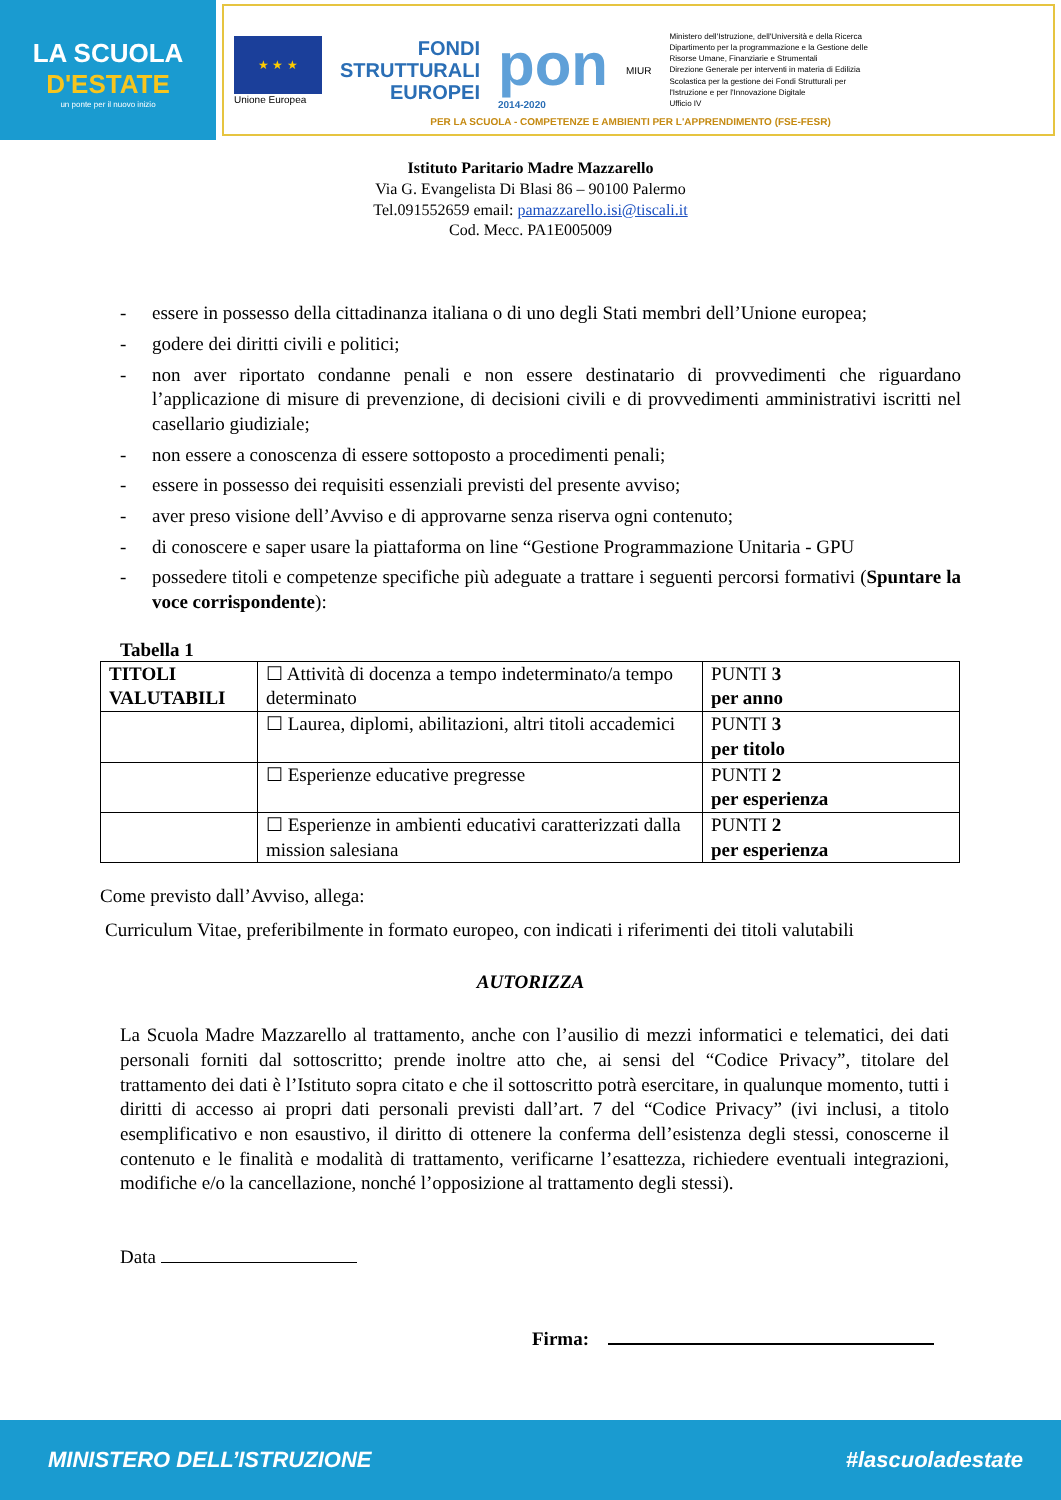LA SCUOLA
D'ESTATE
un ponte per il nuovo inizio
★ ★ ★
Unione Europea
FONDI
STRUTTURALI
EUROPEI
pon
2014-2020
MIUR
Ministero dell'Istruzione, dell'Università e della Ricerca
Dipartimento per la programmazione e la Gestione delle
Risorse Umane, Finanziarie e Strumentali
Direzione Generale per interventi in materia di Edilizia
Scolastica per la gestione dei Fondi Strutturali per
l'Istruzione e per l'Innovazione Digitale
Ufficio IV
PER LA SCUOLA - COMPETENZE E AMBIENTI PER L'APPRENDIMENTO (FSE-FESR)
Istituto Paritario Madre Mazzarello
Via G. Evangelista Di Blasi 86 – 90100 Palermo
Tel.091552659 email: pamazzarello.isi@tiscali.it
Cod. Mecc. PA1E005009
- essere in possesso della cittadinanza italiana o di uno degli Stati membri dell’Unione europea;
- godere dei diritti civili e politici;
- non aver riportato condanne penali e non essere destinatario di provvedimenti che riguardano l’applicazione di misure di prevenzione, di decisioni civili e di provvedimenti amministrativi iscritti nel casellario giudiziale;
- non essere a conoscenza di essere sottoposto a procedimenti penali;
- essere in possesso dei requisiti essenziali previsti del presente avviso;
- aver preso visione dell’Avviso e di approvarne senza riserva ogni contenuto;
- di conoscere e saper usare la piattaforma on line “Gestione Programmazione Unitaria - GPU
- possedere titoli e competenze specifiche più adeguate a trattare i seguenti percorsi formativi (Spuntare la voce corrispondente):
Tabella 1
| TITOLI VALUTABILI | ☐ Attività di docenza a tempo indeterminato/a tempo determinato | PUNTI 3 per anno |
| | ☐ Laurea, diplomi, abilitazioni, altri titoli accademici | PUNTI 3 per titolo |
| | ☐ Esperienze educative pregresse | PUNTI 2 per esperienza |
| | ☐ Esperienze in ambienti educativi caratterizzati dalla mission salesiana | PUNTI 2 per esperienza |
Come previsto dall’Avviso, allega:
Curriculum Vitae, preferibilmente in formato europeo, con indicati i riferimenti dei titoli valutabili
AUTORIZZA
La Scuola Madre Mazzarello al trattamento, anche con l’ausilio di mezzi informatici e telematici, dei dati personali forniti dal sottoscritto; prende inoltre atto che, ai sensi del “Codice Privacy”, titolare del trattamento dei dati è l’Istituto sopra citato e che il sottoscritto potrà esercitare, in qualunque momento, tutti i diritti di accesso ai propri dati personali previsti dall’art. 7 del “Codice Privacy” (ivi inclusi, a titolo esemplificativo e non esaustivo, il diritto di ottenere la conferma dell’esistenza degli stessi, conoscerne il contenuto e le finalità e modalità di trattamento, verificarne l’esattezza, richiedere eventuali integrazioni, modifiche e/o la cancellazione, nonché l’opposizione al trattamento degli stessi).
Data
Firma:
MINISTERO DELL’ISTRUZIONE #lascuoladestate